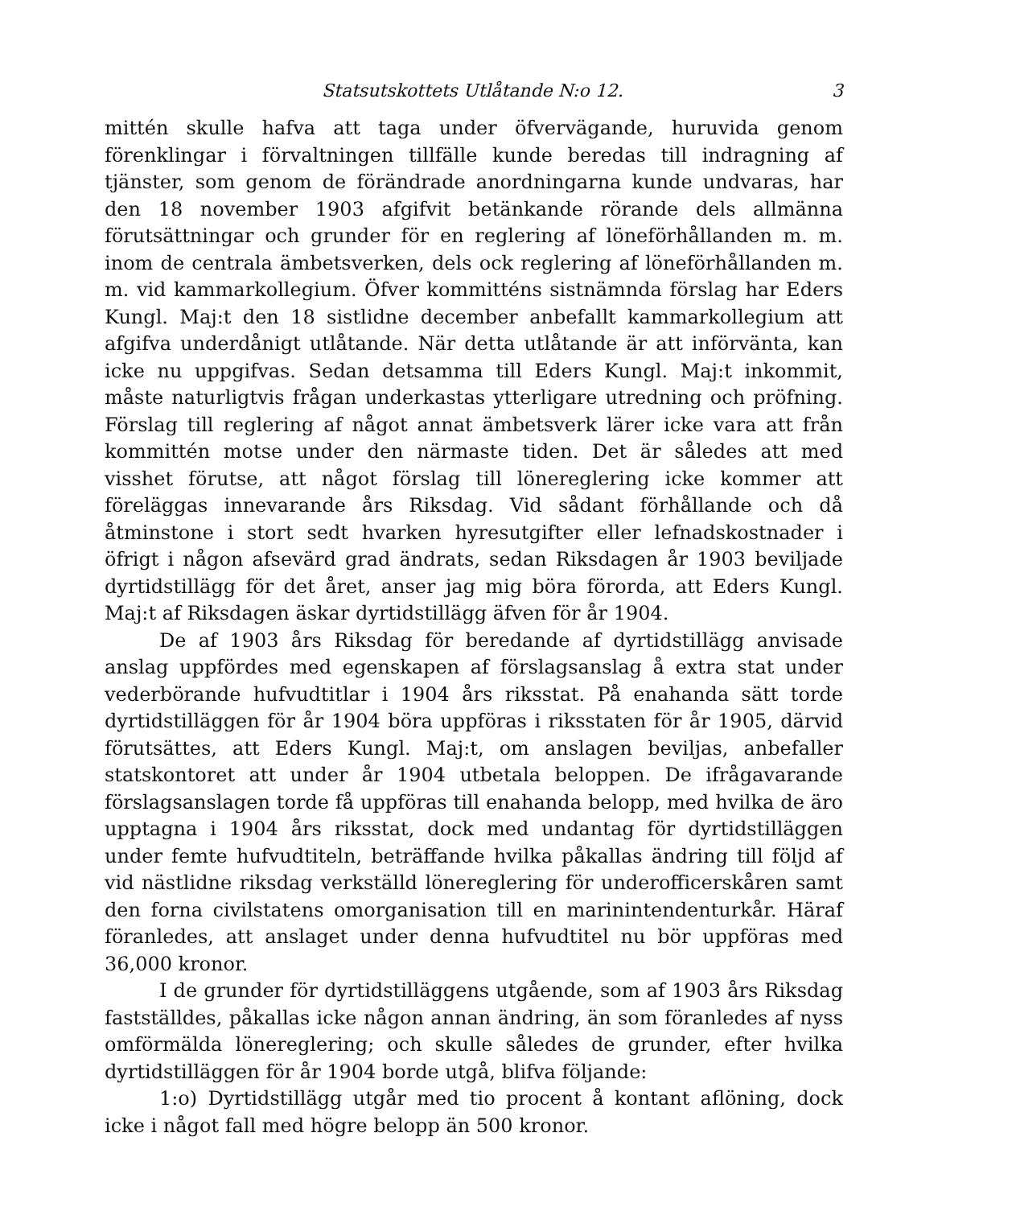Statsutskottets Utlåtande N:o 12. 3
mittén skulle hafva att taga under öfvervägande, huruvida genom förenklingar i förvaltningen tillfälle kunde beredas till indragning af tjänster, som genom de förändrade anordningarna kunde undvaras, har den 18 november 1903 afgifvit betänkande rörande dels allmänna förutsättningar och grunder för en reglering af löneförhållanden m. m. inom de centrala ämbetsverken, dels ock reglering af löneförhållanden m. m. vid kammarkollegium. Öfver kommitténs sistnämnda förslag har Eders Kungl. Maj:t den 18 sistlidne december anbefallt kammarkollegium att afgifva underdånigt utlåtande. När detta utlåtande är att införvänta, kan icke nu uppgifvas. Sedan detsamma till Eders Kungl. Maj:t inkommit, måste naturligtvis frågan underkastas ytterligare utredning och pröfning. Förslag till reglering af något annat ämbetsverk lärer icke vara att från kommittén motse under den närmaste tiden. Det är således att med visshet förutse, att något förslag till lönereglering icke kommer att föreläggas innevarande års Riksdag. Vid sådant förhållande och då åtminstone i stort sedt hvarken hyresutgifter eller lefnadskostnader i öfrigt i någon afsevärd grad ändrats, sedan Riksdagen år 1903 beviljade dyrtidstillägg för det året, anser jag mig böra förorda, att Eders Kungl. Maj:t af Riksdagen äskar dyrtidstillägg äfven för år 1904.
De af 1903 års Riksdag för beredande af dyrtidstillägg anvisade anslag uppfördes med egenskapen af förslagsanslag å extra stat under vederbörande hufvudtitlar i 1904 års riksstat. På enahanda sätt torde dyrtidstilläggen för år 1904 böra uppföras i riksstaten för år 1905, därvid förutsättes, att Eders Kungl. Maj:t, om anslagen beviljas, anbefaller statskontoret att under år 1904 utbetala beloppen. De ifrågavarande förslagsanslagen torde få uppföras till enahanda belopp, med hvilka de äro upptagna i 1904 års riksstat, dock med undantag för dyrtidstilläggen under femte hufvudtiteln, beträffande hvilka påkallas ändring till följd af vid nästlidne riksdag verkställd lönereglering för underofficerskåren samt den forna civilstatens omorganisation till en marinintendenturkår. Häraf föranledes, att anslaget under denna hufvudtitel nu bör uppföras med 36,000 kronor.
I de grunder för dyrtidstilläggens utgående, som af 1903 års Riksdag fastställdes, påkallas icke någon annan ändring, än som föranledes af nyss omförmälda lönereglering; och skulle således de grunder, efter hvilka dyrtidstilläggen för år 1904 borde utgå, blifva följande:
1:o) Dyrtidstillägg utgår med tio procent å kontant aflöning, dock icke i något fall med högre belopp än 500 kronor.